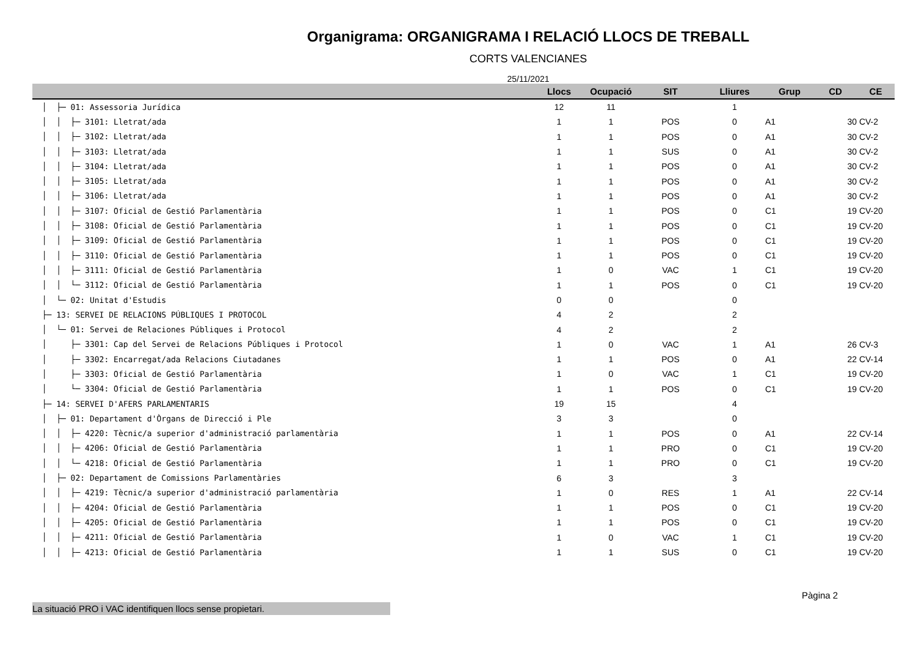Organigrama: ORGANIGRAMA I RELACIÓ LLOCS DE TREBALL
CORTS VALENCIANES
25/11/2021
| | Llocs | Ocupació | SIT | Lliures | Grup | CD | CE |
| --- | --- | --- | --- | --- | --- | --- | --- |
| │ ├─ 01: Assessoria Jurídica | 12 | 11 | | 1 | | | |
| │ │ ├─ 3101: Lletrat/ada | 1 | 1 | POS | 0 | A1 | 30 | CV-2 |
| │ │ ├─ 3102: Lletrat/ada | 1 | 1 | POS | 0 | A1 | 30 | CV-2 |
| │ │ ├─ 3103: Lletrat/ada | 1 | 1 | SUS | 0 | A1 | 30 | CV-2 |
| │ │ ├─ 3104: Lletrat/ada | 1 | 1 | POS | 0 | A1 | 30 | CV-2 |
| │ │ ├─ 3105: Lletrat/ada | 1 | 1 | POS | 0 | A1 | 30 | CV-2 |
| │ │ ├─ 3106: Lletrat/ada | 1 | 1 | POS | 0 | A1 | 30 | CV-2 |
| │ │ ├─ 3107: Oficial de Gestió Parlamentària | 1 | 1 | POS | 0 | C1 | 19 | CV-20 |
| │ │ ├─ 3108: Oficial de Gestió Parlamentària | 1 | 1 | POS | 0 | C1 | 19 | CV-20 |
| │ │ ├─ 3109: Oficial de Gestió Parlamentària | 1 | 1 | POS | 0 | C1 | 19 | CV-20 |
| │ │ ├─ 3110: Oficial de Gestió Parlamentària | 1 | 1 | POS | 0 | C1 | 19 | CV-20 |
| │ │ ├─ 3111: Oficial de Gestió Parlamentària | 1 | 0 | VAC | 1 | C1 | 19 | CV-20 |
| │ │ └─ 3112: Oficial de Gestió Parlamentària | 1 | 1 | POS | 0 | C1 | 19 | CV-20 |
| │ └─ 02: Unitat d'Estudis | 0 | 0 | | 0 | | | |
| ├─ 13: SERVEI DE RELACIONS PÚBLIQUES I PROTOCOL | 4 | 2 | | 2 | | | |
| │ └─ 01: Servei de Relaciones Públiques i Protocol | 4 | 2 | | 2 | | | |
| │ ├─ 3301: Cap del Servei de Relacions Públiques i Protocol | 1 | 0 | VAC | 1 | A1 | 26 | CV-3 |
| │ ├─ 3302: Encarregat/ada Relacions Ciutadanes | 1 | 1 | POS | 0 | A1 | 22 | CV-14 |
| │ ├─ 3303: Oficial de Gestió Parlamentària | 1 | 0 | VAC | 1 | C1 | 19 | CV-20 |
| │ └─ 3304: Oficial de Gestió Parlamentària | 1 | 1 | POS | 0 | C1 | 19 | CV-20 |
| ├─ 14: SERVEI D'AFERS PARLAMENTARIS | 19 | 15 | | 4 | | | |
| │ ├─ 01: Departament d'Òrgans de Direcció i Ple | 3 | 3 | | 0 | | | |
| │ │ ├─ 4220: Tècnic/a superior d'administració parlamentària | 1 | 1 | POS | 0 | A1 | 22 | CV-14 |
| │ │ ├─ 4206: Oficial de Gestió Parlamentària | 1 | 1 | PRO | 0 | C1 | 19 | CV-20 |
| │ │ └─ 4218: Oficial de Gestió Parlamentària | 1 | 1 | PRO | 0 | C1 | 19 | CV-20 |
| │ ├─ 02: Departament de Comissions Parlamentàries | 6 | 3 | | 3 | | | |
| │ │ ├─ 4219: Tècnic/a superior d'administració parlamentària | 1 | 0 | RES | 1 | A1 | 22 | CV-14 |
| │ │ ├─ 4204: Oficial de Gestió Parlamentària | 1 | 1 | POS | 0 | C1 | 19 | CV-20 |
| │ │ ├─ 4205: Oficial de Gestió Parlamentària | 1 | 1 | POS | 0 | C1 | 19 | CV-20 |
| │ │ ├─ 4211: Oficial de Gestió Parlamentària | 1 | 0 | VAC | 1 | C1 | 19 | CV-20 |
| │ │ ├─ 4213: Oficial de Gestió Parlamentària | 1 | 1 | SUS | 0 | C1 | 19 | CV-20 |
Pàgina 2
La situació PRO i VAC identifiquen llocs sense propietari.